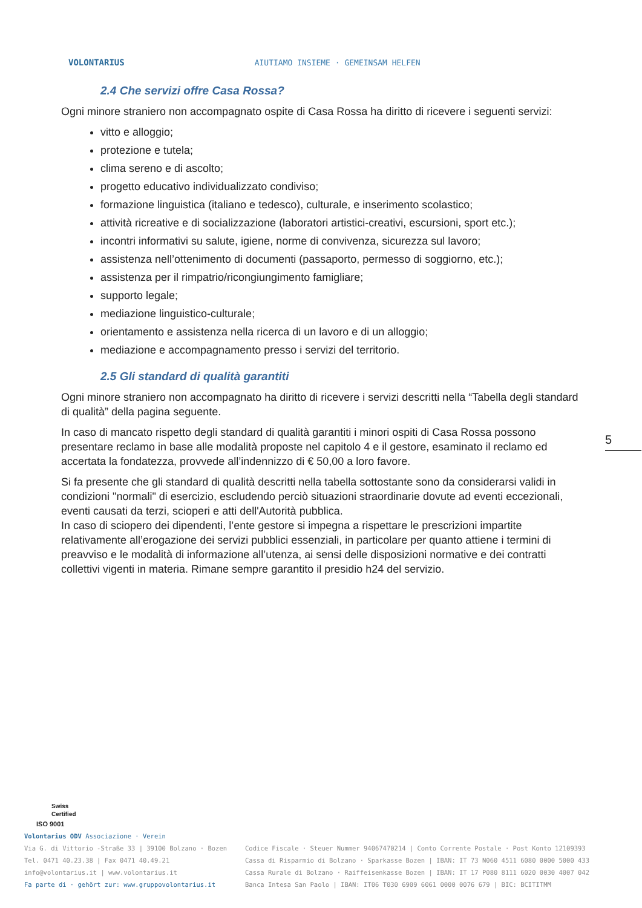VOLONTARIUS AIUTIAMO INSIEME · GEMEINSAM HELFEN
2.4 Che servizi offre Casa Rossa?
Ogni minore straniero non accompagnato ospite di Casa Rossa ha diritto di ricevere i seguenti servizi:
vitto e alloggio;
protezione e tutela;
clima sereno e di ascolto;
progetto educativo individualizzato condiviso;
formazione linguistica (italiano e tedesco), culturale, e inserimento scolastico;
attività ricreative e di socializzazione (laboratori artistici-creativi, escursioni, sport etc.);
incontri informativi su salute, igiene, norme di convivenza, sicurezza sul lavoro;
assistenza nell’ottenimento di documenti (passaporto, permesso di soggiorno, etc.);
assistenza per il rimpatrio/ricongiungimento famigliare;
supporto legale;
mediazione linguistico-culturale;
orientamento e assistenza nella ricerca di un lavoro e di un alloggio;
mediazione e accompagnamento presso i servizi del territorio.
2.5 Gli standard di qualità garantiti
Ogni minore straniero non accompagnato ha diritto di ricevere i servizi descritti nella “Tabella degli standard di qualità” della pagina seguente.
In caso di mancato rispetto degli standard di qualità garantiti i minori ospiti di Casa Rossa possono presentare reclamo in base alle modalità proposte nel capitolo 4 e il gestore, esaminato il reclamo ed accertata la fondatezza, provvede all’indennizzo di € 50,00 a loro favore.
Si fa presente che gli standard di qualità descritti nella tabella sottostante sono da considerarsi validi in condizioni "normali" di esercizio, escludendo perciò situazioni straordinarie dovute ad eventi eccezionali, eventi causati da terzi, scioperi e atti dell'Autorità pubblica.
In caso di sciopero dei dipendenti, l’ente gestore si impegna a rispettare le prescrizioni impartite relativamente all’erogazione dei servizi pubblici essenziali, in particolare per quanto attiene i termini di preavviso e le modalità di informazione all’utenza, ai sensi delle disposizioni normative e dei contratti collettivi vigenti in materia. Rimane sempre garantito il presidio h24 del servizio.
5
Swiss
Certified
ISO 9001
Volontarius ODV Associazione · Verein
Via G. di Vittorio -Straße 33 | 39100 Bolzano · Bozen
Tel. 0471 40.23.38 | Fax 0471 40.49.21
info@volontarius.it | www.volontarius.it
Fa parte di · gehört zur: www.gruppovolontarius.it
Codice Fiscale · Steuer Nummer 94067470214 | Conto Corrente Postale · Post Konto 12109393
Cassa di Risparmio di Bolzano · Sparkasse Bozen | IBAN: IT 73 N060 4511 6080 0000 5000 433
Cassa Rurale di Bolzano · Raiffeisenkasse Bozen | IBAN: IT 17 P080 8111 6020 0030 4007 042
Banca Intesa San Paolo | IBAN: IT06 T030 6909 6061 0000 0076 679 | BIC: BCITITMM